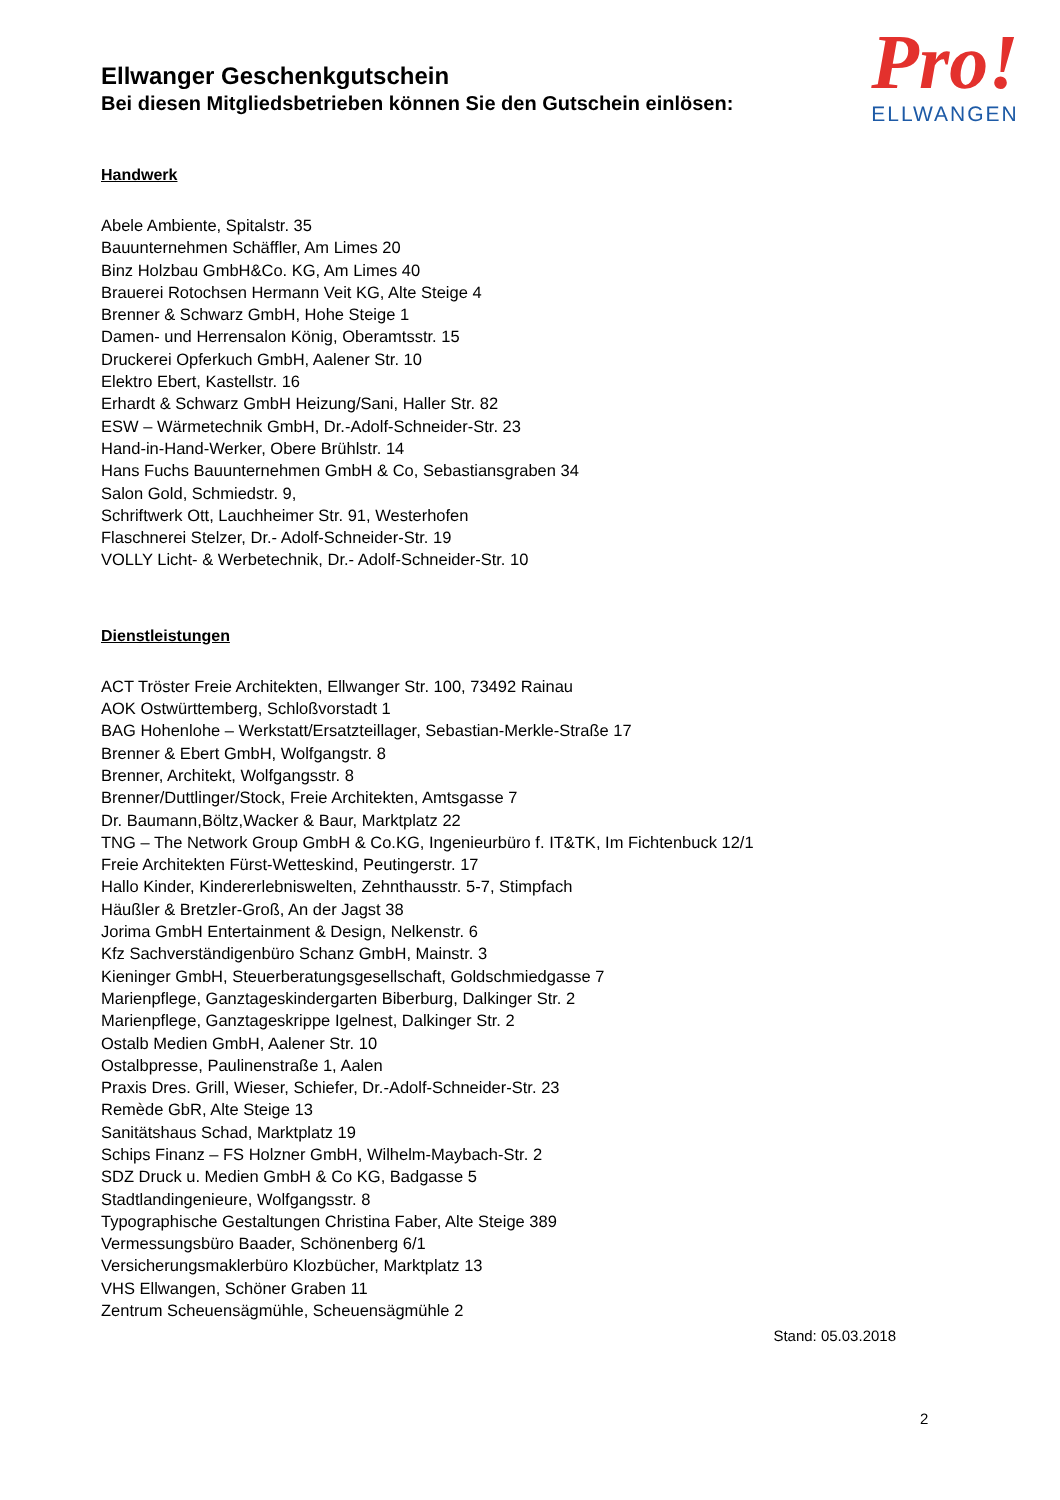Pro!
ELLWANGEN
Ellwanger Geschenkgutschein
Bei diesen Mitgliedsbetrieben können Sie den Gutschein einlösen:
Handwerk
Abele Ambiente, Spitalstr. 35
Bauunternehmen Schäffler, Am Limes 20
Binz Holzbau GmbH&Co. KG, Am Limes 40
Brauerei Rotochsen Hermann Veit KG, Alte Steige 4
Brenner & Schwarz GmbH, Hohe Steige 1
Damen- und Herrensalon König, Oberamtsstr. 15
Druckerei Opferkuch GmbH, Aalener Str. 10
Elektro Ebert, Kastellstr. 16
Erhardt & Schwarz GmbH Heizung/Sani, Haller Str. 82
ESW – Wärmetechnik GmbH, Dr.-Adolf-Schneider-Str. 23
Hand-in-Hand-Werker, Obere Brühlstr. 14
Hans Fuchs Bauunternehmen GmbH & Co, Sebastiansgraben 34
Salon Gold, Schmiedstr. 9,
Schriftwerk Ott, Lauchheimer Str. 91, Westerhofen
Flaschnerei Stelzer, Dr.- Adolf-Schneider-Str. 19
VOLLY Licht- & Werbetechnik, Dr.- Adolf-Schneider-Str. 10
Dienstleistungen
ACT Tröster Freie Architekten, Ellwanger Str. 100, 73492 Rainau
AOK Ostwürttemberg, Schloßvorstadt 1
BAG Hohenlohe – Werkstatt/Ersatzteillager, Sebastian-Merkle-Straße 17
Brenner & Ebert GmbH, Wolfgangstr. 8
Brenner, Architekt, Wolfgangsstr. 8
Brenner/Duttlinger/Stock, Freie Architekten, Amtsgasse 7
Dr. Baumann,Böltz,Wacker & Baur, Marktplatz 22
TNG – The Network Group GmbH & Co.KG, Ingenieurbüro f. IT&TK, Im Fichtenbuck 12/1
Freie Architekten Fürst-Wetteskind, Peutingerstr. 17
Hallo Kinder, Kindererlebniswelten, Zehnthausstr. 5-7, Stimpfach
Häußler & Bretzler-Groß, An der Jagst 38
Jorima GmbH Entertainment & Design, Nelkenstr. 6
Kfz Sachverständigenbüro Schanz GmbH, Mainstr. 3
Kieninger GmbH, Steuerberatungsgesellschaft, Goldschmiedgasse 7
Marienpflege, Ganztageskindergarten Biberburg, Dalkinger Str. 2
Marienpflege, Ganztageskrippe Igelnest, Dalkinger Str. 2
Ostalb Medien GmbH, Aalener Str. 10
Ostalbpresse, Paulinenstraße 1, Aalen
Praxis Dres. Grill, Wieser, Schiefer, Dr.-Adolf-Schneider-Str. 23
Remède GbR, Alte Steige 13
Sanitätshaus Schad, Marktplatz 19
Schips Finanz – FS Holzner GmbH, Wilhelm-Maybach-Str. 2
SDZ Druck u. Medien GmbH & Co KG, Badgasse 5
Stadtlandingenieure, Wolfgangsstr. 8
Typographische Gestaltungen Christina Faber, Alte Steige 389
Vermessungsbüro Baader, Schönenberg 6/1
Versicherungsmaklerbüro Klozbücher, Marktplatz 13
VHS Ellwangen, Schöner Graben 11
Zentrum Scheuensägmühle, Scheuensägmühle 2
Stand: 05.03.2018
2